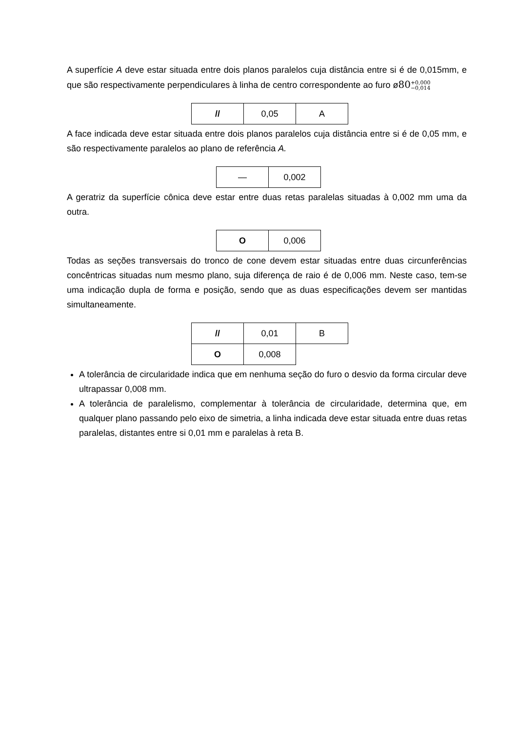A superfície A deve estar situada entre dois planos paralelos cuja distância entre si é de 0,015mm, e que são respectivamente perpendiculares à linha de centro correspondente ao furo ø80+0,000 −0,014
| // | 0,05 | A |
A face indicada deve estar situada entre dois planos paralelos cuja distância entre si é de 0,05 mm, e são respectivamente paralelos ao plano de referência A.
| — | 0,002 |
A geratriz da superfície cônica deve estar entre duas retas paralelas situadas à 0,002 mm uma da outra.
| O | 0,006 |
Todas as seções transversais do tronco de cone devem estar situadas entre duas circunferências concêntricas situadas num mesmo plano, suja diferença de raio é de 0,006 mm. Neste caso, tem-se uma indicação dupla de forma e posição, sendo que as duas especificações devem ser mantidas simultaneamente.
| // | 0,01 | B |
| O | 0,008 | |
A tolerância de circularidade indica que em nenhuma seção do furo o desvio da forma circular deve ultrapassar 0,008 mm.
A tolerância de paralelismo, complementar à tolerância de circularidade, determina que, em qualquer plano passando pelo eixo de simetria, a linha indicada deve estar situada entre duas retas paralelas, distantes entre si 0,01 mm e paralelas à reta B.